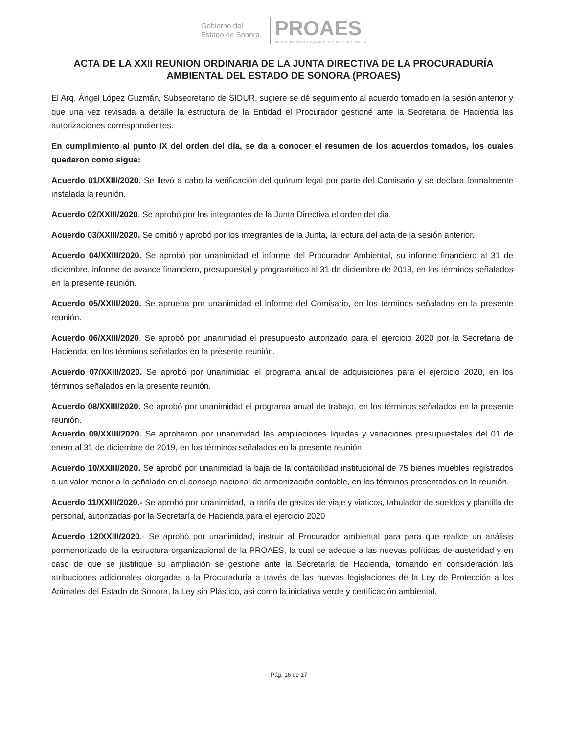Gobierno del
Estado de Sonora
PROAES
PROCURADURÍA AMBIENTAL DEL ESTADO DE SONORA
ACTA DE LA XXII REUNION ORDINARIA DE LA JUNTA DIRECTIVA DE LA PROCURADURÍA AMBIENTAL DEL ESTADO DE SONORA (PROAES)
El Arq. Ángel López Guzmán, Subsecretario de SIDUR, sugiere se dé seguimiento al acuerdo tomado en la sesión anterior y que una vez revisada a detalle la estructura de la Entidad el Procurador gestioné ante la Secretaria de Hacienda las autorizaciones correspondientes.
En cumplimiento al punto IX del orden del día, se da a conocer el resumen de los acuerdos tomados, los cuales quedaron como sigue:
Acuerdo 01/XXIII/2020. Se llevó a cabo la verificación del quórum legal por parte del Comisario y se declara formalmente instalada la reunión.
Acuerdo 02/XXIII/2020. Se aprobó por los integrantes de la Junta Directiva el orden del día.
Acuerdo 03/XXIII/2020. Se omitió y aprobó por los integrantes de la Junta, la lectura del acta de la sesión anterior.
Acuerdo 04/XXIII/2020. Se aprobó por unanimidad el informe del Procurador Ambiental, su informe financiero al 31 de diciembre, informe de avance financiero, presupuestal y programático al 31 de diciembre de 2019, en los términos señalados en la presente reunión.
Acuerdo 05/XXIII/2020. Se aprueba por unanimidad el informe del Comisario, en los términos señalados en la presente reunión.
Acuerdo 06/XXIII/2020. Se aprobó por unanimidad el presupuesto autorizado para el ejercicio 2020 por la Secretaria de Hacienda, en los términos señalados en la presente reunión.
Acuerdo 07/XXIII/2020. Se aprobó por unanimidad el programa anual de adquisiciones para el ejercicio 2020, en los términos señalados en la presente reunión.
Acuerdo 08/XXIII/2020. Se aprobó por unanimidad el programa anual de trabajo, en los términos señalados en la presente reunión.
Acuerdo 09/XXIII/2020. Se aprobaron por unanimidad las ampliaciones liquidas y variaciones presupuestales del 01 de enero al 31 de diciembre de 2019, en los términos señalados en la presente reunión.
Acuerdo 10/XXIII/2020. Se aprobó por unanimidad la baja de la contabilidad institucional de 75 bienes muebles registrados a un valor menor a lo señalado en el consejo nacional de armonización contable, en los términos presentados en la reunión.
Acuerdo 11/XXIII/2020.- Se aprobó por unanimidad, la tarifa de gastos de viaje y viáticos, tabulador de sueldos y plantilla de personal, autorizadas por la Secretaría de Hacienda para el ejercicio 2020
Acuerdo 12/XXIII/2020.- Se aprobó por unanimidad, instruir al Procurador ambiental para para que realice un análisis pormenorizado de la estructura organizacional de la PROAES, la cual se adecue a las nuevas políticas de austeridad y en caso de que se justifique su ampliación se gestione ante la Secretaría de Hacienda, tomando en consideración las atribuciones adicionales otorgadas a la Procuraduría a través de las nuevas legislaciones de la Ley de Protección a los Animales del Estado de Sonora, la Ley sin Plástico, así como la iniciativa verde y certificación ambiental.
Pág. 16 de 17